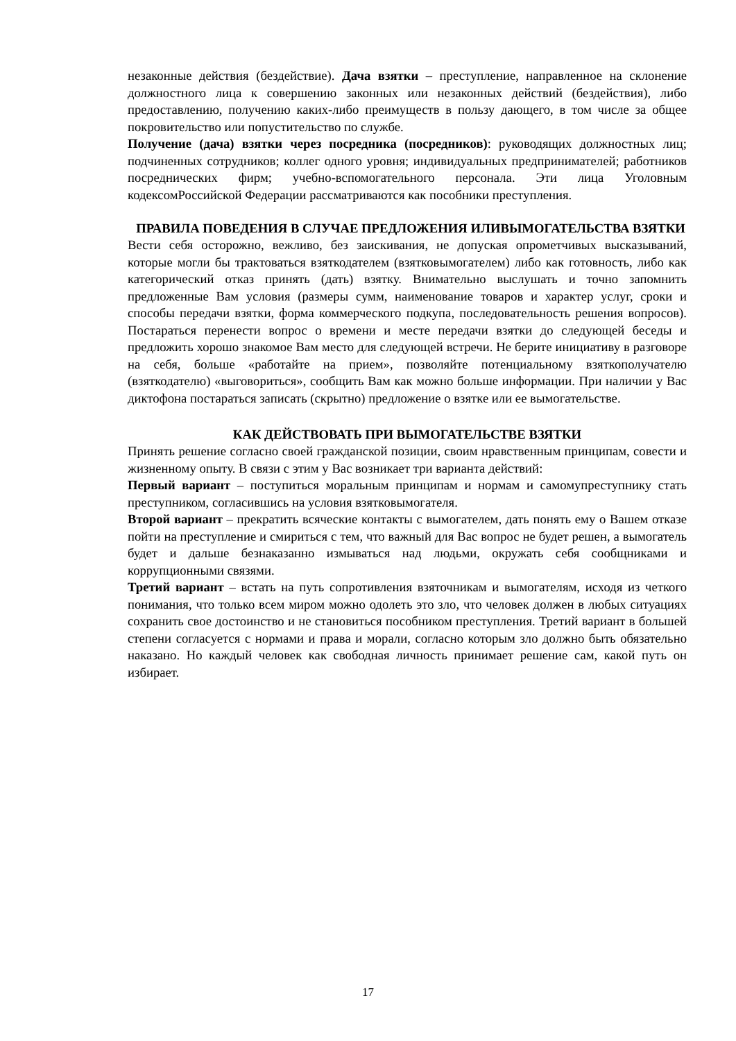незаконные действия (бездействие). Дача взятки – преступление, направленное на склонение должностного лица к совершению законных или незаконных действий (бездействия), либо предоставлению, получению каких-либо преимуществ в пользу дающего, в том числе за общее покровительство или попустительство по службе.
Получение (дача) взятки через посредника (посредников): руководящих должностных лиц; подчиненных сотрудников; коллег одного уровня; индивидуальных предпринимателей; работников посреднических фирм; учебно-вспомогательного персонала. Эти лица Уголовным кодексомРоссийской Федерации рассматриваются как пособники преступления.
ПРАВИЛА ПОВЕДЕНИЯ В СЛУЧАЕ ПРЕДЛОЖЕНИЯ ИЛИВЫМОГАТЕЛЬСТВА ВЗЯТКИ
Вести себя осторожно, вежливо, без заискивания, не допуская опрометчивых высказываний, которые могли бы трактоваться взяткодателем (взятковымогателем) либо как готовность, либо как категорический отказ принять (дать) взятку. Внимательно выслушать и точно запомнить предложенные Вам условия (размеры сумм, наименование товаров и характер услуг, сроки и способы передачи взятки, форма коммерческого подкупа, последовательность решения вопросов). Постараться перенести вопрос о времени и месте передачи взятки до следующей беседы и предложить хорошо знакомое Вам место для следующей встречи. Не берите инициативу в разговоре на себя, больше «работайте на прием», позволяйте потенциальному взяткополучателю (взяткодателю) «выговориться», сообщить Вам как можно больше информации. При наличии у Вас диктофона постараться записать (скрытно) предложение о взятке или ее вымогательстве.
КАК ДЕЙСТВОВАТЬ ПРИ ВЫМОГАТЕЛЬСТВЕ ВЗЯТКИ
Принять решение согласно своей гражданской позиции, своим нравственным принципам, совести и жизненному опыту. В связи с этим у Вас возникает три варианта действий:
Первый вариант – поступиться моральным принципам и нормам и самомупреступнику стать преступником, согласившись на условия взятковымогателя.
Второй вариант – прекратить всяческие контакты с вымогателем, дать понять ему о Вашем отказе пойти на преступление и смириться с тем, что важный для Вас вопрос не будет решен, а вымогатель будет и дальше безнаказанно измываться над людьми, окружать себя сообщниками и коррупционными связями.
Третий вариант – встать на путь сопротивления взяточникам и вымогателям, исходя из четкого понимания, что только всем миром можно одолеть это зло, что человек должен в любых ситуациях сохранить свое достоинство и не становиться пособником преступления. Третий вариант в большей степени согласуется с нормами и права и морали, согласно которым зло должно быть обязательно наказано. Но каждый человек как свободная личность принимает решение сам, какой путь он избирает.
17